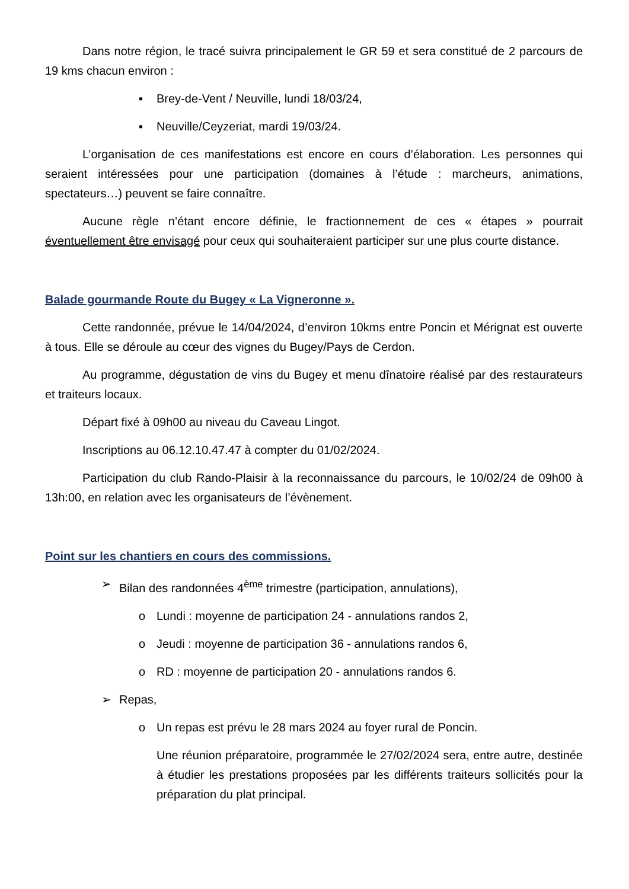Dans notre région, le tracé suivra principalement le GR 59 et sera constitué de 2 parcours de 19 kms chacun environ :
▪ Brey-de-Vent / Neuville, lundi 18/03/24,
▪ Neuville/Ceyzeriat, mardi 19/03/24.
L’organisation de ces manifestations est encore en cours d’élaboration. Les personnes qui seraient intéressées pour une participation (domaines à l’étude : marcheurs, animations, spectateurs…) peuvent se faire connaître.
Aucune règle n’étant encore définie, le fractionnement de ces « étapes » pourrait éventuellement être envisagé pour ceux qui souhaiteraient participer sur une plus courte distance.
Balade gourmande Route du Bugey « La Vigneronne ».
Cette randonnée, prévue le 14/04/2024, d’environ 10kms entre Poncin et Mérignat est ouverte à tous. Elle se déroule au cœur des vignes du Bugey/Pays de Cerdon.
Au programme, dégustation de vins du Bugey et menu dînatoire réalisé par des restaurateurs et traiteurs locaux.
Départ fixé à 09h00 au niveau du Caveau Lingot.
Inscriptions au 06.12.10.47.47 à compter du 01/02/2024.
Participation du club Rando-Plaisir à la reconnaissance du parcours, le 10/02/24 de 09h00 à 13h:00, en relation avec les organisateurs de l’évènement.
Point sur les chantiers en cours des commissions.
➢ Bilan des randonnées 4<sup>ème</sup> trimestre (participation, annulations),
o Lundi : moyenne de participation 24 - annulations randos 2,
o Jeudi : moyenne de participation 36 - annulations randos 6,
o RD : moyenne de participation 20 - annulations randos 6.
➢ Repas,
o Un repas est prévu le 28 mars 2024 au foyer rural de Poncin.
Une réunion préparatoire, programmée le 27/02/2024 sera, entre autre, destinée à étudier les prestations proposées par les différents traiteurs sollicités pour la préparation du plat principal.